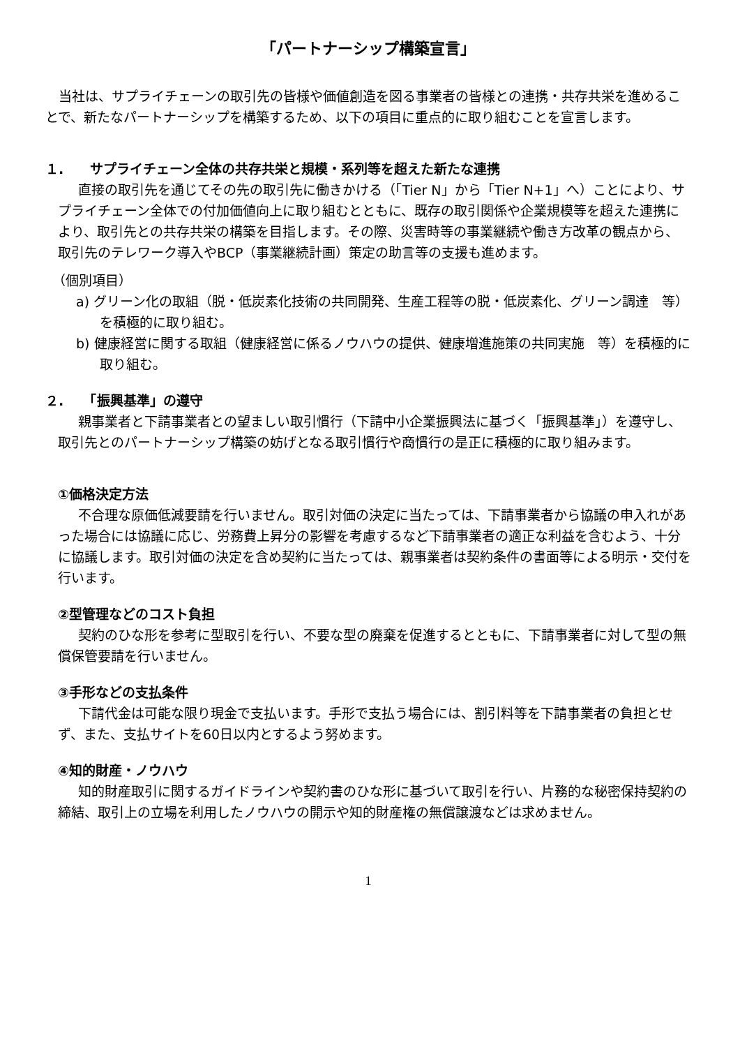「パートナーシップ構築宣言」
当社は、サプライチェーンの取引先の皆様や価値創造を図る事業者の皆様との連携・共存共栄を進めることで、新たなパートナーシップを構築するため、以下の項目に重点的に取り組むことを宣言します。
１.　　サプライチェーン全体の共存共栄と規模・系列等を超えた新たな連携
直接の取引先を通じてその先の取引先に働きかける（「Tier N」から「Tier N+1」へ）ことにより、サプライチェーン全体での付加価値向上に取り組むとともに、既存の取引関係や企業規模等を超えた連携により、取引先との共存共栄の構築を目指します。その際、災害時等の事業継続や働き方改革の観点から、取引先のテレワーク導入やBCP（事業継続計画）策定の助言等の支援も進めます。
（個別項目）
a) グリーン化の取組（脱・低炭素化技術の共同開発、生産工程等の脱・低炭素化、グリーン調達　等）を積極的に取り組む。
b) 健康経営に関する取組（健康経営に係るノウハウの提供、健康増進施策の共同実施　等）を積極的に取り組む。
２.　　「振興基準」の遵守
親事業者と下請事業者との望ましい取引慣行（下請中小企業振興法に基づく「振興基準」）を遵守し、取引先とのパートナーシップ構築の妨げとなる取引慣行や商慣行の是正に積極的に取り組みます。
①価格決定方法
不合理な原価低減要請を行いません。取引対価の決定に当たっては、下請事業者から協議の申入れがあった場合には協議に応じ、労務費上昇分の影響を考慮するなど下請事業者の適正な利益を含むよう、十分に協議します。取引対価の決定を含め契約に当たっては、親事業者は契約条件の書面等による明示・交付を行います。
②型管理などのコスト負担
契約のひな形を参考に型取引を行い、不要な型の廃棄を促進するとともに、下請事業者に対して型の無償保管要請を行いません。
③手形などの支払条件
下請代金は可能な限り現金で支払います。手形で支払う場合には、割引料等を下請事業者の負担とせず、また、支払サイトを60日以内とするよう努めます。
④知的財産・ノウハウ
知的財産取引に関するガイドラインや契約書のひな形に基づいて取引を行い、片務的な秘密保持契約の締結、取引上の立場を利用したノウハウの開示や知的財産権の無償譲渡などは求めません。
1